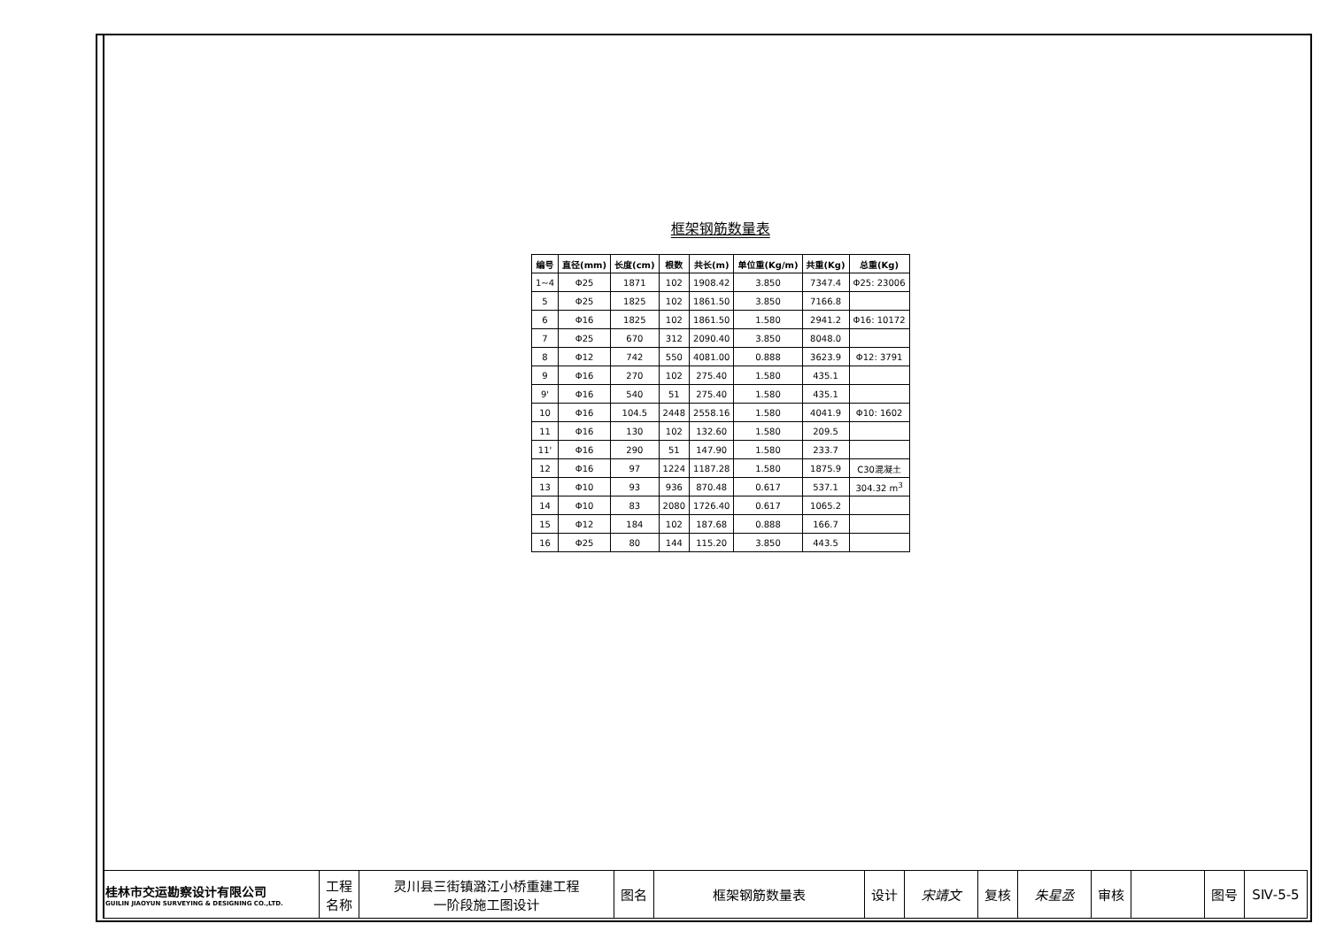框架钢筋数量表
| 编号 | 直径(mm) | 长度(cm) | 根数 | 共长(m) | 单位重(Kg/m) | 共重(Kg) | 总重(Kg) |
| --- | --- | --- | --- | --- | --- | --- | --- |
| 1~4 | Φ25 | 1871 | 102 | 1908.42 | 3.850 | 7347.4 | Φ25: 23006 |
| 5 | Φ25 | 1825 | 102 | 1861.50 | 3.850 | 7166.8 | |
| 6 | Φ16 | 1825 | 102 | 1861.50 | 1.580 | 2941.2 | Φ16: 10172 |
| 7 | Φ25 | 670 | 312 | 2090.40 | 3.850 | 8048.0 | |
| 8 | Φ12 | 742 | 550 | 4081.00 | 0.888 | 3623.9 | Φ12: 3791 |
| 9 | Φ16 | 270 | 102 | 275.40 | 1.580 | 435.1 | |
| 9' | Φ16 | 540 | 51 | 275.40 | 1.580 | 435.1 | |
| 10 | Φ16 | 104.5 | 2448 | 2558.16 | 1.580 | 4041.9 | Φ10: 1602 |
| 11 | Φ16 | 130 | 102 | 132.60 | 1.580 | 209.5 | |
| 11' | Φ16 | 290 | 51 | 147.90 | 1.580 | 233.7 | |
| 12 | Φ16 | 97 | 1224 | 1187.28 | 1.580 | 1875.9 | C30混凝土 |
| 13 | Φ10 | 93 | 936 | 870.48 | 0.617 | 537.1 | 304.32 m<sup>3</sup> |
| 14 | Φ10 | 83 | 2080 | 1726.40 | 0.617 | 1065.2 | |
| 15 | Φ12 | 184 | 102 | 187.68 | 0.888 | 166.7 | |
| 16 | Φ25 | 80 | 144 | 115.20 | 3.850 | 443.5 | |
| 桂林市交运勘察设计有限公司 GUILIN JIAOYUN SURVEYING & DESIGNING CO.,LTD. | 工程 名称 | 灵川县三街镇潞江小桥重建工程 一阶段施工图设计 | 图名 | 框架钢筋数量表 | 设计 | 宋靖文 | 复核 | 朱星丞 | 审核 | | 图号 | SⅣ-5-5 |